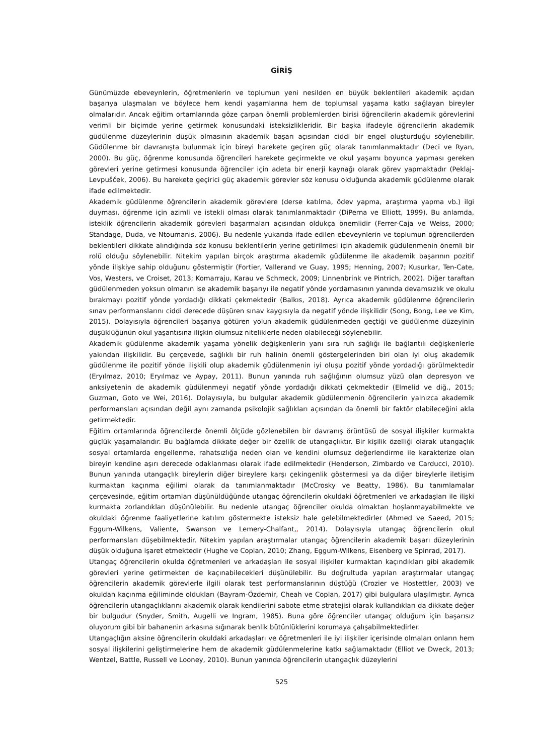GİRİŞ
Günümüzde ebeveynlerin, öğretmenlerin ve toplumun yeni nesilden en büyük beklentileri akademik açıdan başarıya ulaşmaları ve böylece hem kendi yaşamlarına hem de toplumsal yaşama katkı sağlayan bireyler olmalarıdır. Ancak eğitim ortamlarında göze çarpan önemli problemlerden birisi öğrencilerin akademik görevlerini verimli bir biçimde yerine getirmek konusundaki isteksizlikleridir. Bir başka ifadeyle öğrencilerin akademik güdülenme düzeylerinin düşük olmasının akademik başarı açısından ciddi bir engel oluşturduğu söylenebilir. Güdülenme bir davranışta bulunmak için bireyi harekete geçiren güç olarak tanımlanmaktadır (Deci ve Ryan, 2000). Bu güç, öğrenme konusunda öğrencileri harekete geçirmekte ve okul yaşamı boyunca yapması gereken görevleri yerine getirmesi konusunda öğrenciler için adeta bir enerji kaynağı olarak görev yapmaktadır (Peklaj-Levpušček, 2006). Bu harekete geçirici güç akademik görevler söz konusu olduğunda akademik güdülenme olarak ifade edilmektedir.
Akademik güdülenme öğrencilerin akademik görevlere (derse katılma, ödev yapma, araştırma yapma vb.) ilgi duyması, öğrenme için azimli ve istekli olması olarak tanımlanmaktadır (DiPerna ve Elliott, 1999). Bu anlamda, isteklik öğrencilerin akademik görevleri başarmaları açısından oldukça önemlidir (Ferrer-Caja ve Weiss, 2000; Standage, Duda, ve Ntoumanis, 2006). Bu nedenle yukarıda ifade edilen ebeveynlerin ve toplumun öğrencilerden beklentileri dikkate alındığında söz konusu beklentilerin yerine getirilmesi için akademik güdülenmenin önemli bir rolü olduğu söylenebilir. Nitekim yapılan birçok araştırma akademik güdülenme ile akademik başarının pozitif yönde ilişkiye sahip olduğunu göstermiştir (Fortier, Vallerand ve Guay, 1995; Henning, 2007; Kusurkar, Ten-Cate, Vos, Westers, ve Croiset, 2013; Komarraju, Karau ve Schmeck, 2009; Linnenbrink ve Pintrich, 2002). Diğer taraftan güdülenmeden yoksun olmanın ise akademik başarıyı ile negatif yönde yordamasının yanında devamsızlık ve okulu bırakmayı pozitif yönde yordadığı dikkati çekmektedir (Balkıs, 2018). Ayrıca akademik güdülenme öğrencilerin sınav performanslarını ciddi derecede düşüren sınav kaygısıyla da negatif yönde ilişkilidir (Song, Bong, Lee ve Kim, 2015). Dolayısıyla öğrencileri başarıya götüren yolun akademik güdülenmeden geçtiği ve güdülenme düzeyinin düşüklüğünün okul yaşantısına ilişkin olumsuz niteliklerle neden olabileceği söylenebilir.
Akademik güdülenme akademik yaşama yönelik değişkenlerin yanı sıra ruh sağlığı ile bağlantılı değişkenlerle yakından ilişkilidir. Bu çerçevede, sağlıklı bir ruh halinin önemli göstergelerinden biri olan iyi oluş akademik güdülenme ile pozitif yönde ilişkili olup akademik güdülenmenin iyi oluşu pozitif yönde yordadığı görülmektedir (Eryılmaz, 2010; Eryılmaz ve Aypay, 2011). Bunun yanında ruh sağlığının olumsuz yüzü olan depresyon ve anksiyetenin de akademik güdülenmeyi negatif yönde yordadığı dikkati çekmektedir (Elmelid ve diğ., 2015; Guzman, Goto ve Wei, 2016). Dolayısıyla, bu bulgular akademik güdülenmenin öğrencilerin yalnızca akademik performansları açısından değil aynı zamanda psikolojik sağlıkları açısından da önemli bir faktör olabileceğini akla getirmektedir.
Eğitim ortamlarında öğrencilerde önemli ölçüde gözlenebilen bir davranış örüntüsü de sosyal ilişkiler kurmakta güçlük yaşamalarıdır. Bu bağlamda dikkate değer bir özellik de utangaçlıktır. Bir kişilik özelliği olarak utangaçlık sosyal ortamlarda engellenme, rahatsızlığa neden olan ve kendini olumsuz değerlendirme ile karakterize olan bireyin kendine aşırı derecede odaklanması olarak ifade edilmektedir (Henderson, Zimbardo ve Carducci, 2010). Bunun yanında utangaçlık bireylerin diğer bireylere karşı çekingenlik göstermesi ya da diğer bireylerle iletişim kurmaktan kaçınma eğilimi olarak da tanımlanmaktadır (McCrosky ve Beatty, 1986). Bu tanımlamalar çerçevesinde, eğitim ortamları düşünüldüğünde utangaç öğrencilerin okuldaki öğretmenleri ve arkadaşları ile ilişki kurmakta zorlandıkları düşünülebilir. Bu nedenle utangaç öğrenciler okulda olmaktan hoşlanmayabilmekte ve okuldaki öğrenme faaliyetlerine katılım göstermekte isteksiz hale gelebilmektedirler (Ahmed ve Saeed, 2015; Eggum-Wilkens, Valiente, Swanson ve Lemery-Chalfant,, 2014). Dolayısıyla utangaç öğrencilerin okul performansları düşebilmektedir. Nitekim yapılan araştırmalar utangaç öğrencilerin akademik başarı düzeylerinin düşük olduğuna işaret etmektedir (Hughe ve Coplan, 2010; Zhang, Eggum-Wilkens, Eisenberg ve Spinrad, 2017).
Utangaç öğrencilerin okulda öğretmenleri ve arkadaşları ile sosyal ilişkiler kurmaktan kaçındıkları gibi akademik görevleri yerine getirmekten de kaçınabilecekleri düşünülebilir. Bu doğrultuda yapılan araştırmalar utangaç öğrencilerin akademik görevlerle ilgili olarak test performanslarının düştüğü (Crozier ve Hostettler, 2003) ve okuldan kaçınma eğiliminde oldukları (Bayram-Özdemir, Cheah ve Coplan, 2017) gibi bulgulara ulaşılmıştır. Ayrıca öğrencilerin utangaçlıklarını akademik olarak kendilerini sabote etme stratejisi olarak kullandıkları da dikkate değer bir bulgudur (Snyder, Smith, Augelli ve Ingram, 1985). Buna göre öğrenciler utangaç olduğum için başarısız oluyorum gibi bir bahanenin arkasına sığınarak benlik bütünlüklerini korumaya çalışabilmektedirler.
Utangaçlığın aksine öğrencilerin okuldaki arkadaşları ve öğretmenleri ile iyi ilişkiler içerisinde olmaları onların hem sosyal ilişkilerini geliştirmelerine hem de akademik güdülenmelerine katkı sağlamaktadır (Elliot ve Dweck, 2013; Wentzel, Battle, Russell ve Looney, 2010). Bunun yanında öğrencilerin utangaçlık düzeylerini
525